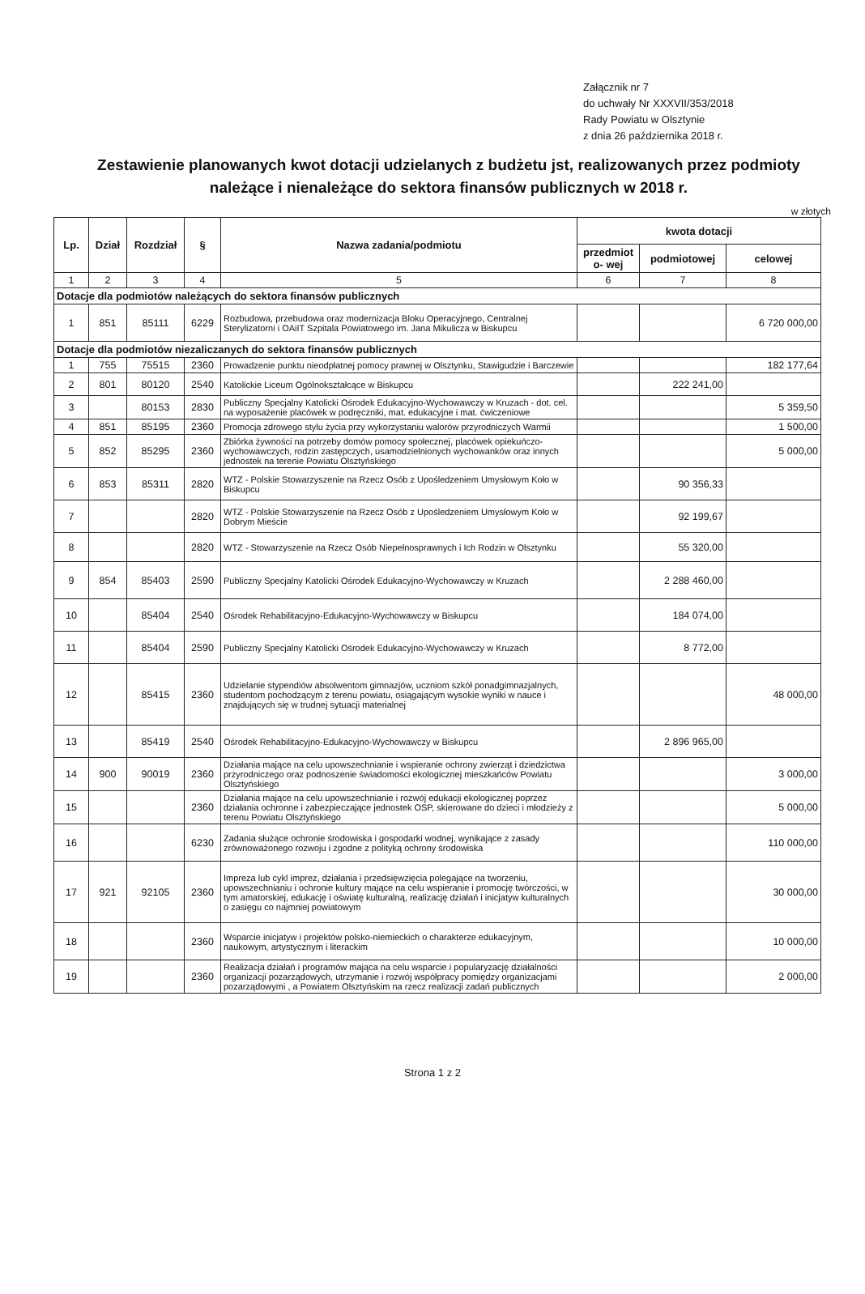Załącznik nr 7
do uchwały Nr XXXVII/353/2018
Rady Powiatu w Olsztynie
z dnia 26 października 2018 r.
Zestawienie planowanych kwot dotacji udzielanych z budżetu jst, realizowanych przez podmioty należące i nienależące do sektora finansów publicznych w 2018 r.
w złotych
| Lp. | Dział | Rozdział | § | Nazwa zadania/podmiotu | kwota dotacji | | |
| --- | --- | --- | --- | --- | --- | --- | --- |
| | | | | | przedmiot o- wej | podmiotowej | celowej |
| 1 | 2 | 3 | 4 | 5 | 6 | 7 | 8 |
| Dotacje dla podmiotów należących do sektora finansów publicznych | | | | | | | |
| 1 | 851 | 85111 | 6229 | Rozbudowa, przebudowa oraz modernizacja Bloku Operacyjnego, Centralnej Sterylizatorni i OAiIT Szpitala Powiatowego im. Jana Mikulicza w Biskupcu | | | 6 720 000,00 |
| Dotacje dla podmiotów niezaliczanych do sektora finansów publicznych | | | | | | | |
| 1 | 755 | 75515 | 2360 | Prowadzenie punktu nieodpłatnej pomocy prawnej w Olsztynku, Stawigudzie i Barczewie | | | 182 177,64 |
| 2 | 801 | 80120 | 2540 | Katolickie Liceum Ogólnokształcące w Biskupcu | | 222 241,00 | |
| 3 | | 80153 | 2830 | Publiczny Specjalny Katolicki Ośrodek Edukacyjno-Wychowawczy w Kruzach - dot. cel. na wyposażenie placówek w podręczniki, mat. edukacyjne i mat. ćwiczeniowe | | | 5 359,50 |
| 4 | 851 | 85195 | 2360 | Promocja zdrowego stylu życia przy wykorzystaniu walorów przyrodniczych Warmii | | | 1 500,00 |
| 5 | 852 | 85295 | 2360 | Zbiórka żywności na potrzeby domów pomocy społecznej, placówek opiekuńczo-wychowawczych, rodzin zastępczych, usamodzielnionych wychowanków oraz innych jednostek na terenie Powiatu Olsztyńskiego | | | 5 000,00 |
| 6 | 853 | 85311 | 2820 | WTZ - Polskie Stowarzyszenie na Rzecz Osób z Upośledzeniem Umysłowym Koło w Biskupcu | | 90 356,33 | |
| 7 | | | 2820 | WTZ - Polskie Stowarzyszenie na Rzecz Osób z Upośledzeniem Umysłowym Koło w Dobrym Mieście | | 92 199,67 | |
| 8 | | | 2820 | WTZ - Stowarzyszenie na Rzecz Osób Niepełnosprawnych i Ich Rodzin w Olsztynku | | 55 320,00 | |
| 9 | 854 | 85403 | 2590 | Publiczny Specjalny Katolicki Ośrodek Edukacyjno-Wychowawczy w Kruzach | | 2 288 460,00 | |
| 10 | | 85404 | 2540 | Ośrodek Rehabilitacyjno-Edukacyjno-Wychowawczy w Biskupcu | | 184 074,00 | |
| 11 | | 85404 | 2590 | Publiczny Specjalny Katolicki Ośrodek Edukacyjno-Wychowawczy w Kruzach | | 8 772,00 | |
| 12 | | 85415 | 2360 | Udzielanie stypendiów absolwentom gimnazjów, uczniom szkół ponadgimnazjalnych, studentom pochodzącym z terenu powiatu, osiągającym wysokie wyniki w nauce i znajdujących się w trudnej sytuacji materialnej | | | 48 000,00 |
| 13 | | 85419 | 2540 | Ośrodek Rehabilitacyjno-Edukacyjno-Wychowawczy w Biskupcu | | 2 896 965,00 | |
| 14 | 900 | 90019 | 2360 | Działania mające na celu upowszechnianie i wspieranie ochrony zwierząt i dziedzictwa przyrodniczego oraz podnoszenie świadomości ekologicznej mieszkańców Powiatu Olsztyńskiego | | | 3 000,00 |
| 15 | | | 2360 | Działania mające na celu upowszechnianie i rozwój edukacji ekologicznej poprzez działania ochronne i zabezpieczające jednostek OSP, skierowane do dzieci i młodzieży z terenu Powiatu Olsztyńskiego | | | 5 000,00 |
| 16 | | | 6230 | Zadania służące ochronie środowiska i gospodarki wodnej, wynikające z zasady zrównoważonego rozwoju i zgodne z polityką ochrony środowiska | | | 110 000,00 |
| 17 | 921 | 92105 | 2360 | Impreza lub cykl imprez, działania i przedsięwzięcia polegające na tworzeniu, upowszechnianiu i ochronie kultury mające na celu wspieranie i promocję twórczości, w tym amatorskiej, edukację i oświatę kulturalną, realizację działań i inicjatyw kulturalnych o zasięgu co najmniej powiatowym | | | 30 000,00 |
| 18 | | | 2360 | Wsparcie inicjatyw i projektów polsko-niemieckich o charakterze edukacyjnym, naukowym, artystycznym i literackim | | | 10 000,00 |
| 19 | | | 2360 | Realizacja działań i programów mająca na celu wsparcie i popularyzację działalności organizacji pozarządowych, utrzymanie i rozwój współpracy pomiędzy organizacjami pozarządowymi , a Powiatem Olsztyńskim na rzecz realizacji zadań publicznych | | | 2 000,00 |
Strona 1 z 2